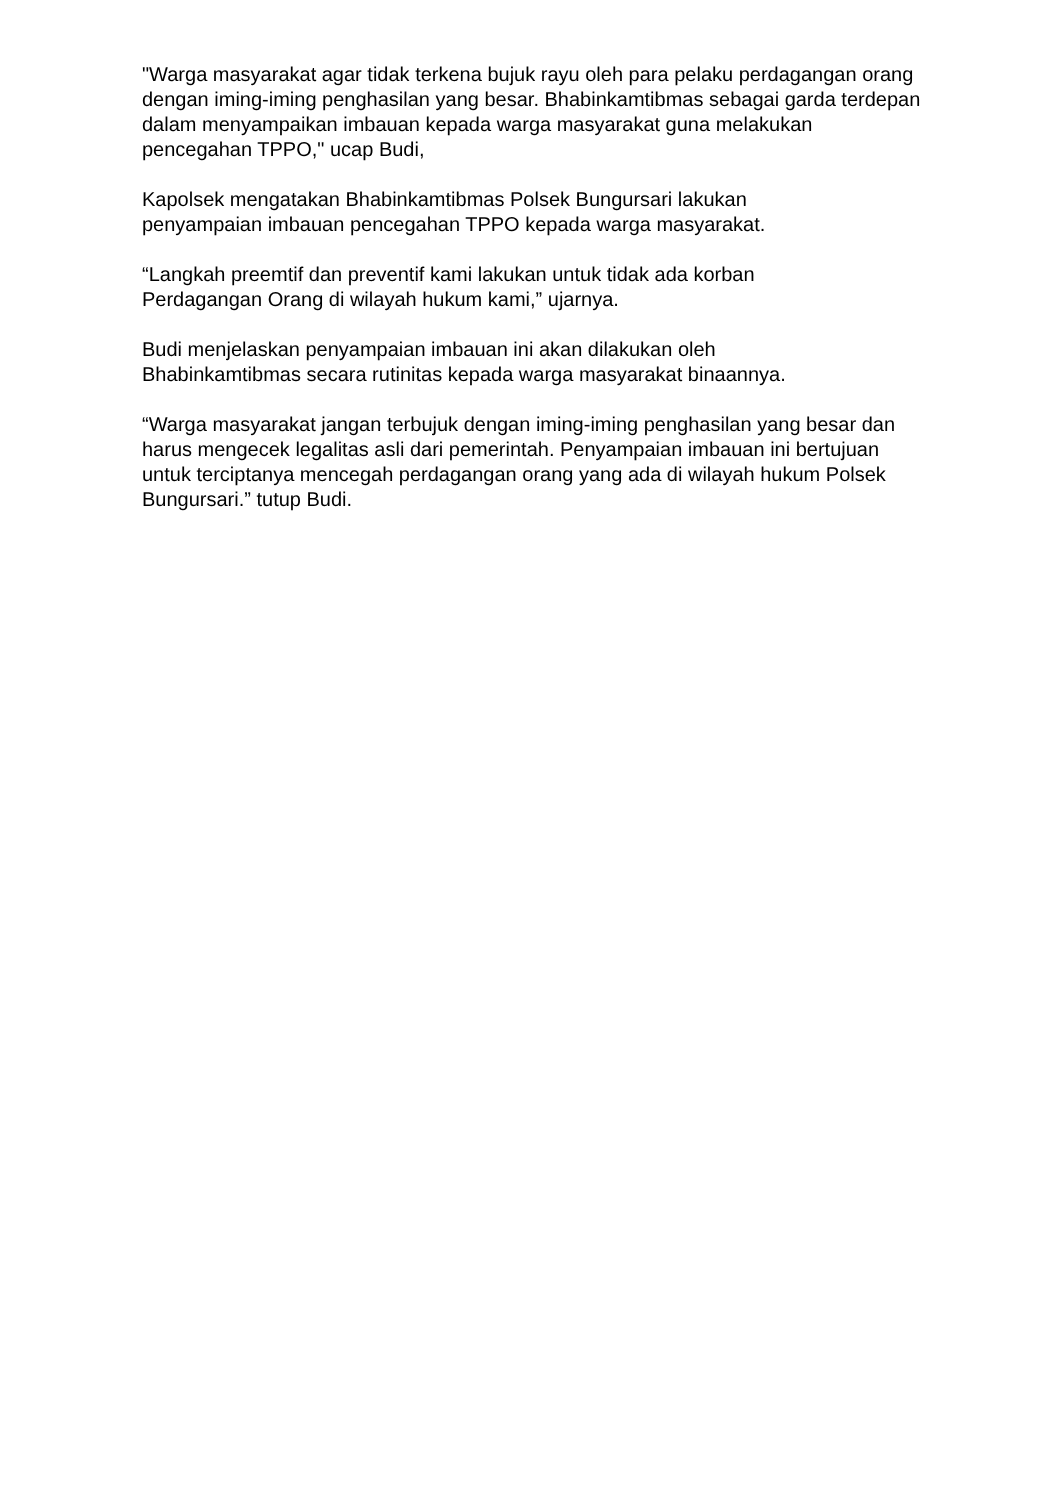"Warga masyarakat agar tidak terkena bujuk rayu oleh para pelaku perdagangan orang dengan iming-iming penghasilan yang besar. Bhabinkamtibmas sebagai garda terdepan dalam menyampaikan imbauan kepada warga masyarakat guna melakukan pencegahan TPPO," ucap Budi,
Kapolsek mengatakan Bhabinkamtibmas Polsek Bungursari lakukan
penyampaian imbauan pencegahan TPPO kepada warga masyarakat.
“Langkah preemtif dan preventif kami lakukan untuk tidak ada korban
Perdagangan Orang di wilayah hukum kami,” ujarnya.
Budi menjelaskan penyampaian imbauan ini akan dilakukan oleh
Bhabinkamtibmas secara rutinitas kepada warga masyarakat binaannya.
“Warga masyarakat jangan terbujuk dengan iming-iming penghasilan yang besar dan harus mengecek legalitas asli dari pemerintah. Penyampaian imbauan ini bertujuan untuk terciptanya mencegah perdagangan orang yang ada di wilayah hukum Polsek Bungursari.” tutup Budi.